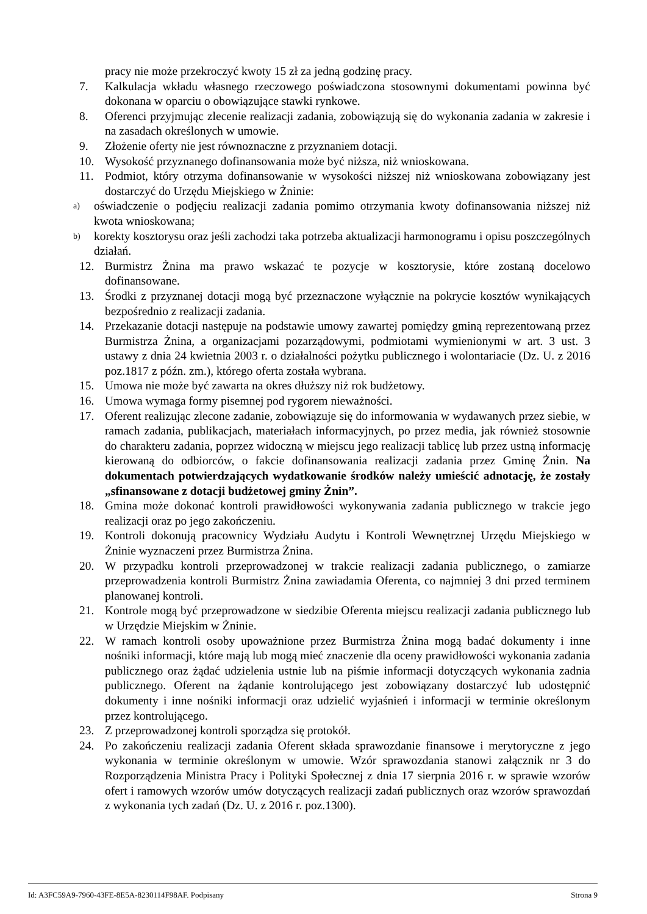pracy nie może przekroczyć kwoty 15 zł za jedną godzinę pracy.
7. Kalkulacja wkładu własnego rzeczowego poświadczona stosownymi dokumentami powinna być dokonana w oparciu o obowiązujące stawki rynkowe.
8. Oferenci przyjmując zlecenie realizacji zadania, zobowiązują się do wykonania zadania w zakresie i na zasadach określonych w umowie.
9. Złożenie oferty nie jest równoznaczne z przyznaniem dotacji.
10. Wysokość przyznanego dofinansowania może być niższa, niż wnioskowana.
11. Podmiot, który otrzyma dofinansowanie w wysokości niższej niż wnioskowana zobowiązany jest dostarczyć do Urzędu Miejskiego w Żninie:
a) oświadczenie o podjęciu realizacji zadania pomimo otrzymania kwoty dofinansowania niższej niż kwota wnioskowana;
b) korekty kosztorysu oraz jeśli zachodzi taka potrzeba aktualizacji harmonogramu i opisu poszczególnych działań.
12. Burmistrz Żnina ma prawo wskazać te pozycje w kosztorysie, które zostaną docelowo dofinansowane.
13. Środki z przyznanej dotacji mogą być przeznaczone wyłącznie na pokrycie kosztów wynikających bezpośrednio z realizacji zadania.
14. Przekazanie dotacji następuje na podstawie umowy zawartej pomiędzy gminą reprezentowaną przez Burmistrza Żnina, a organizacjami pozarządowymi, podmiotami wymienionymi w art. 3 ust. 3 ustawy z dnia 24 kwietnia 2003 r. o działalności pożytku publicznego i wolontariacie (Dz. U. z 2016 poz.1817 z późn. zm.), którego oferta została wybrana.
15. Umowa nie może być zawarta na okres dłuższy niż rok budżetowy.
16. Umowa wymaga formy pisemnej pod rygorem nieważności.
17. Oferent realizując zlecone zadanie, zobowiązuje się do informowania w wydawanych przez siebie, w ramach zadania, publikacjach, materiałach informacyjnych, po przez media, jak również stosownie do charakteru zadania, poprzez widoczną w miejscu jego realizacji tablicę lub przez ustną informację kierowaną do odbiorców, o fakcie dofinansowania realizacji zadania przez Gminę Żnin. Na dokumentach potwierdzających wydatkowanie środków należy umieścić adnotację, że zostały „sfinansowane z dotacji budżetowej gminy Żnin”.
18. Gmina może dokonać kontroli prawidłowości wykonywania zadania publicznego w trakcie jego realizacji oraz po jego zakończeniu.
19. Kontroli dokonują pracownicy Wydziału Audytu i Kontroli Wewnętrznej Urzędu Miejskiego w Żninie wyznaczeni przez Burmistrza Żnina.
20. W przypadku kontroli przeprowadzonej w trakcie realizacji zadania publicznego, o zamiarze przeprowadzenia kontroli Burmistrz Żnina zawiadamia Oferenta, co najmniej 3 dni przed terminem planowanej kontroli.
21. Kontrole mogą być przeprowadzone w siedzibie Oferenta miejscu realizacji zadania publicznego lub w Urzędzie Miejskim w Żninie.
22. W ramach kontroli osoby upoważnione przez Burmistrza Żnina mogą badać dokumenty i inne nośniki informacji, które mają lub mogą mieć znaczenie dla oceny prawidłowości wykonania zadania publicznego oraz żądać udzielenia ustnie lub na piśmie informacji dotyczących wykonania zadnia publicznego. Oferent na żądanie kontrolującego jest zobowiązany dostarczyć lub udostępnić dokumenty i inne nośniki informacji oraz udzielić wyjaśnień i informacji w terminie określonym przez kontrolującego.
23. Z przeprowadzonej kontroli sporządza się protokół.
24. Po zakończeniu realizacji zadania Oferent składa sprawozdanie finansowe i merytoryczne z jego wykonania w terminie określonym w umowie. Wzór sprawozdania stanowi załącznik nr 3 do Rozporządzenia Ministra Pracy i Polityki Społecznej z dnia 17 sierpnia 2016 r. w sprawie wzorów ofert i ramowych wzorów umów dotyczących realizacji zadań publicznych oraz wzorów sprawozdań z wykonania tych zadań (Dz. U. z 2016 r. poz.1300).
Id: A3FC59A9-7960-43FE-8E5A-8230114F98AF. Podpisany Strona 9